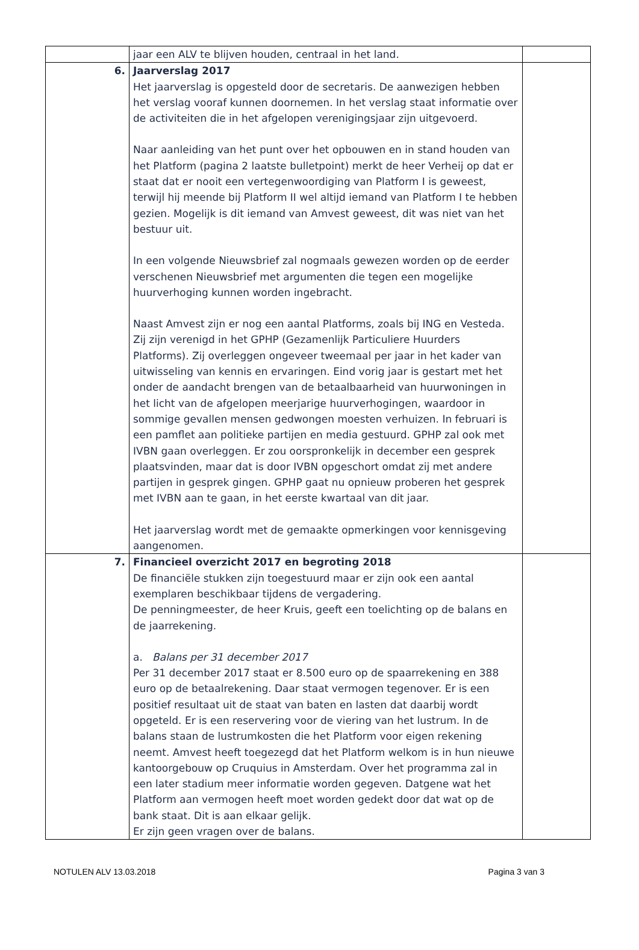| | jaar een ALV te blijven houden, centraal in het land. | |
| 6. | Jaarverslag 2017 Het jaarverslag is opgesteld door de secretaris. De aanwezigen hebben het verslag vooraf kunnen doornemen. In het verslag staat informatie over de activiteiten die in het afgelopen verenigingsjaar zijn uitgevoerd. Naar aanleiding van het punt over het opbouwen en in stand houden van het Platform (pagina 2 laatste bulletpoint) merkt de heer Verheij op dat er staat dat er nooit een vertegenwoordiging van Platform I is geweest, terwijl hij meende bij Platform II wel altijd iemand van Platform I te hebben gezien. Mogelijk is dit iemand van Amvest geweest, dit was niet van het bestuur uit. In een volgende Nieuwsbrief zal nogmaals gewezen worden op de eerder verschenen Nieuwsbrief met argumenten die tegen een mogelijke huurverhoging kunnen worden ingebracht. Naast Amvest zijn er nog een aantal Platforms, zoals bij ING en Vesteda. Zij zijn verenigd in het GPHP (Gezamenlijk Particuliere Huurders Platforms). Zij overleggen ongeveer tweemaal per jaar in het kader van uitwisseling van kennis en ervaringen. Eind vorig jaar is gestart met het onder de aandacht brengen van de betaalbaarheid van huurwoningen in het licht van de afgelopen meerjarige huurverhogingen, waardoor in sommige gevallen mensen gedwongen moesten verhuizen. In februari is een pamflet aan politieke partijen en media gestuurd. GPHP zal ook met IVBN gaan overleggen. Er zou oorspronkelijk in december een gesprek plaatsvinden, maar dat is door IVBN opgeschort omdat zij met andere partijen in gesprek gingen. GPHP gaat nu opnieuw proberen het gesprek met IVBN aan te gaan, in het eerste kwartaal van dit jaar. Het jaarverslag wordt met de gemaakte opmerkingen voor kennisgeving aangenomen. | |
| 7. | Financieel overzicht 2017 en begroting 2018 De financiële stukken zijn toegestuurd maar er zijn ook een aantal exemplaren beschikbaar tijdens de vergadering. De penningmeester, de heer Kruis, geeft een toelichting op de balans en de jaarrekening. a. Balans per 31 december 2017 Per 31 december 2017 staat er 8.500 euro op de spaarrekening en 388 euro op de betaalrekening. Daar staat vermogen tegenover. Er is een positief resultaat uit de staat van baten en lasten dat daarbij wordt opgeteld. Er is een reservering voor de viering van het lustrum. In de balans staan de lustrumkosten die het Platform voor eigen rekening neemt. Amvest heeft toegezegd dat het Platform welkom is in hun nieuwe kantoorgebouw op Cruquius in Amsterdam. Over het programma zal in een later stadium meer informatie worden gegeven. Datgene wat het Platform aan vermogen heeft moet worden gedekt door dat wat op de bank staat. Dit is aan elkaar gelijk. Er zijn geen vragen over de balans. | |
NOTULEN ALV 13.03.2018 Pagina 3 van 3